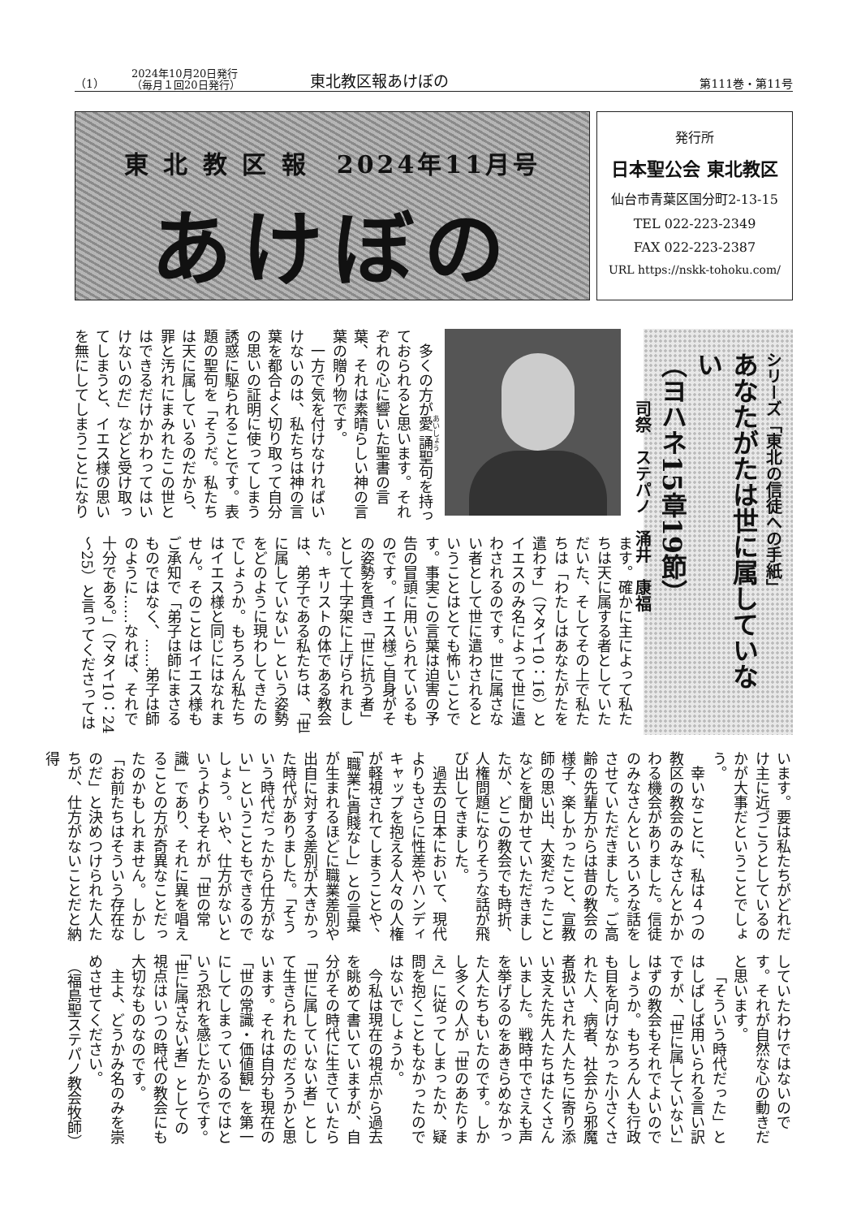（1） 2024年10月20日発行
（毎月１回20日発行） 東北教区報あけぼの 第111巻・第11号
東 北 教 区 報　2024年11月号
あけぼの
発行所
日本聖公会 東北教区
仙台市青葉区国分町2-13-15
TEL 022-223-2349
FAX 022-223-2387
URL https://nskk-tohoku.com/
シリーズ「東北の信徒への手紙」
あなたがたは世に属していない
（ヨハネ15章19節）
司祭　ステパノ　涌井　康福
多くの方が愛誦聖句を持っておられると思います。それぞれの心に響いた聖書の言葉、それは素晴らしい神の言葉の贈り物です。
一方で気を付けなければいけないのは、私たちは神の言葉を都合よく切り取って自分の思いの証明に使ってしまう誘惑に駆られることです。表題の聖句を「そうだ。私たちは天に属しているのだから、罪と汚れにまみれたこの世とはできるだけかかわってはいけないのだ」などと受け取ってしまうと、イエス様の思いを無にしてしまうことになり
ます。確かに主によって私たちは天に属する者としていただいた、そしてその上で私たちは「わたしはあなたがたを遣わす」（マタイ10：16）とイエスのみ名によって世に遣わされるのです。世に属さない者として世に遣わされるということはとても怖いことです。事実この言葉は迫害の予告の冒頭に用いられているものです。イエス様ご自身がその姿勢を貫き「世に抗う者」として十字架に上げられました。キリストの体である教会は、弟子である私たちは、「世に属していない」という姿勢をどのように現わしてきたのでしょうか。もちろん私たちはイエス様と同じにはなれません。そのことはイエス様もご承知で「弟子は師にまさるものではなく、……弟子は師のように……なれば、それで十分である。」（マタイ10：24～25）と言ってくださっては
います。要は私たちがどれだけ主に近づこうとしているのかが大事だということでしょう。
幸いなことに、私は４つの教区の教会のみなさんとかかわる機会がありました。信徒のみなさんといろいろな話をさせていただきました。ご高齢の先輩方からは昔の教会の様子、楽しかったこと、宣教師の思い出、大変だったことなどを聞かせていただきましたが、どこの教会でも時折、人権問題になりそうな話が飛び出してきました。
過去の日本において、現代よりもさらに性差やハンディキャップを抱える人々の人権が軽視されてしまうことや、「職業に貴賤なし」との言葉が生まれるほどに職業差別や出自に対する差別が大きかった時代がありました。「そういう時代だったから仕方がない」ということもできるのでしょう。いや、仕方がないというよりもそれが「世の常識」であり、それに異を唱えることの方が奇異なことだったのかもしれません。しかし「お前たちはそういう存在なのだ」と決めつけられた人たちが、仕方がないことだと納得
していたわけではないのです。それが自然な心の動きだと思います。
「そういう時代だった」とはしばしば用いられる言い訳ですが、「世に属していない」はずの教会もそれでよいのでしょうか。もちろん人も行政も目を向けなかった小さくされた人、病者、社会から邪魔者扱いされた人たちに寄り添い支えた先人たちはたくさんいました。戦時中でさえも声を挙げるのをあきらめなかった人たちもいたのです。しかし多くの人が「世のあたりまえ」に従ってしまったか、疑問を抱くこともなかったのではないでしょうか。
今私は現在の視点から過去を眺めて書いていますが、自分がその時代に生きていたら「世に属していない者」として生きられたのだろうかと思います。それは自分も現在の「世の常識・価値観」を第一にしてしまっているのではという恐れを感じたからです。「世に属さない者」としての視点はいつの時代の教会にも大切なものなのです。
主よ、どうかみ名のみを崇めさせてください。
（福島聖ステパノ教会牧師）